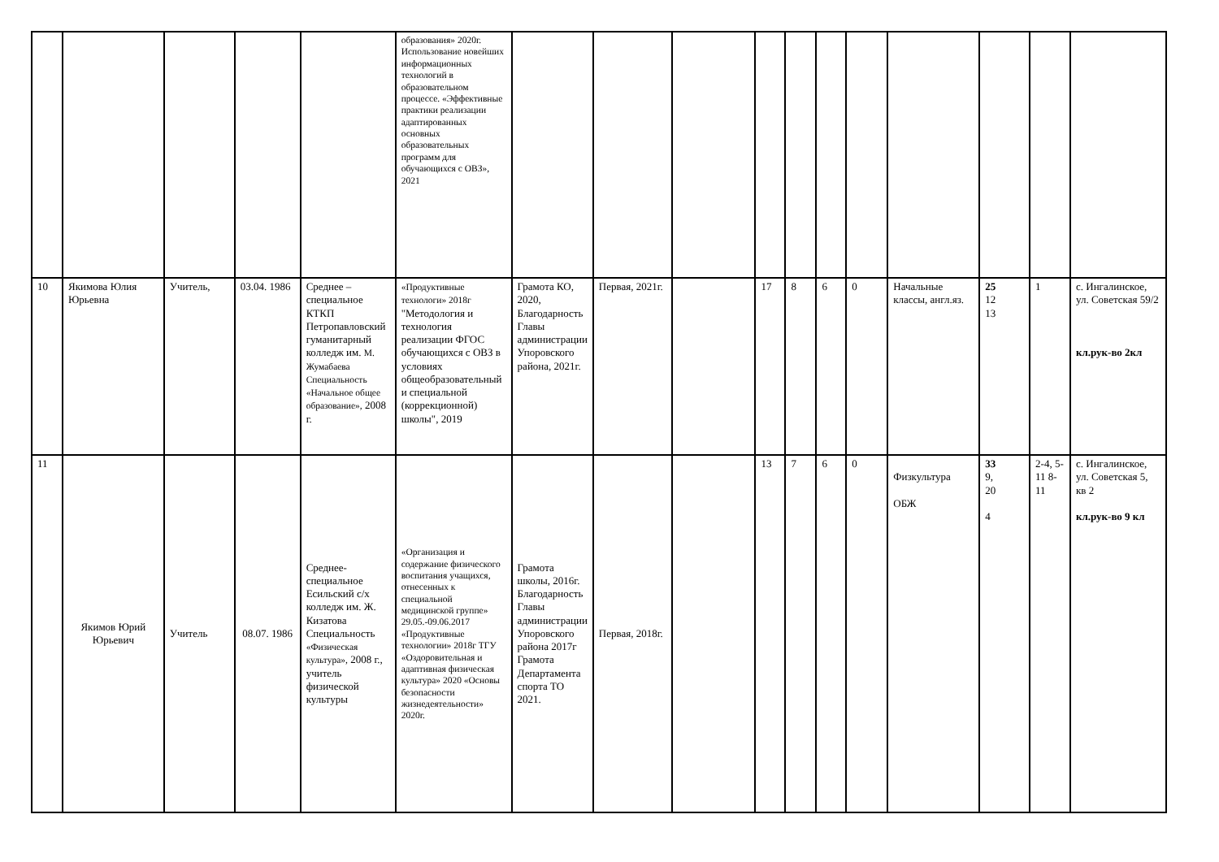| | | | | | образования» 2020г. Использование новейших информационных технологий в образовательном процессе. «Эффективные практики реализации адаптированных основных образовательных программ для обучающихся с ОВЗ», 2021 | | | | | | | | | | | |
| 10 | Якимова Юлия Юрьевна | Учитель, | 03.04. 1986 | Среднее – специальное КТКП Петропавловский гуманитарный колледж им. М. Жумабаева Специальность «Начальное общее образование», 2008 г. | «Продуктивные технологи» 2018г "Методология и технология реализации ФГОС обучающихся с ОВЗ в условиях общеобразовательный и специальной (коррекционной) школы", 2019 | Грамота КО, 2020, Благодарность Главы администрации Упоровского района, 2021г. | Первая, 2021г. | | 17 | 8 | 6 | 0 | Начальные классы, англ.яз. | 25 12 13 | 1 | с. Ингалинское, ул. Советская 59/2 кл.рук-во 2кл |
| 11 | Якимов Юрий Юрьевич | Учитель | 08.07. 1986 | Среднее-специальное Есильский с/х колледж им. Ж. Кизатова Специальность «Физическая культура», 2008 г., учитель физической культуры | «Организация и содержание физического воспитания учащихся, отнесенных к специальной медицинской группе» 29.05.-09.06.2017 «Продуктивные технологии» 2018г ТГУ «Оздоровительная и адаптивная физическая культура» 2020 «Основы безопасности жизнедеятельности» 2020г. | Грамота школы, 2016г. Благодарность Главы администрации Упоровского района 2017г Грамота Департамента спорта ТО 2021. | Первая, 2018г. | | 13 | 7 | 6 | 0 | Физкультура ОБЖ | 33 9, 20 4 | 2-4, 5-11 8-11 | с. Ингалинское, ул. Советская 5, кв 2 кл.рук-во 9 кл |